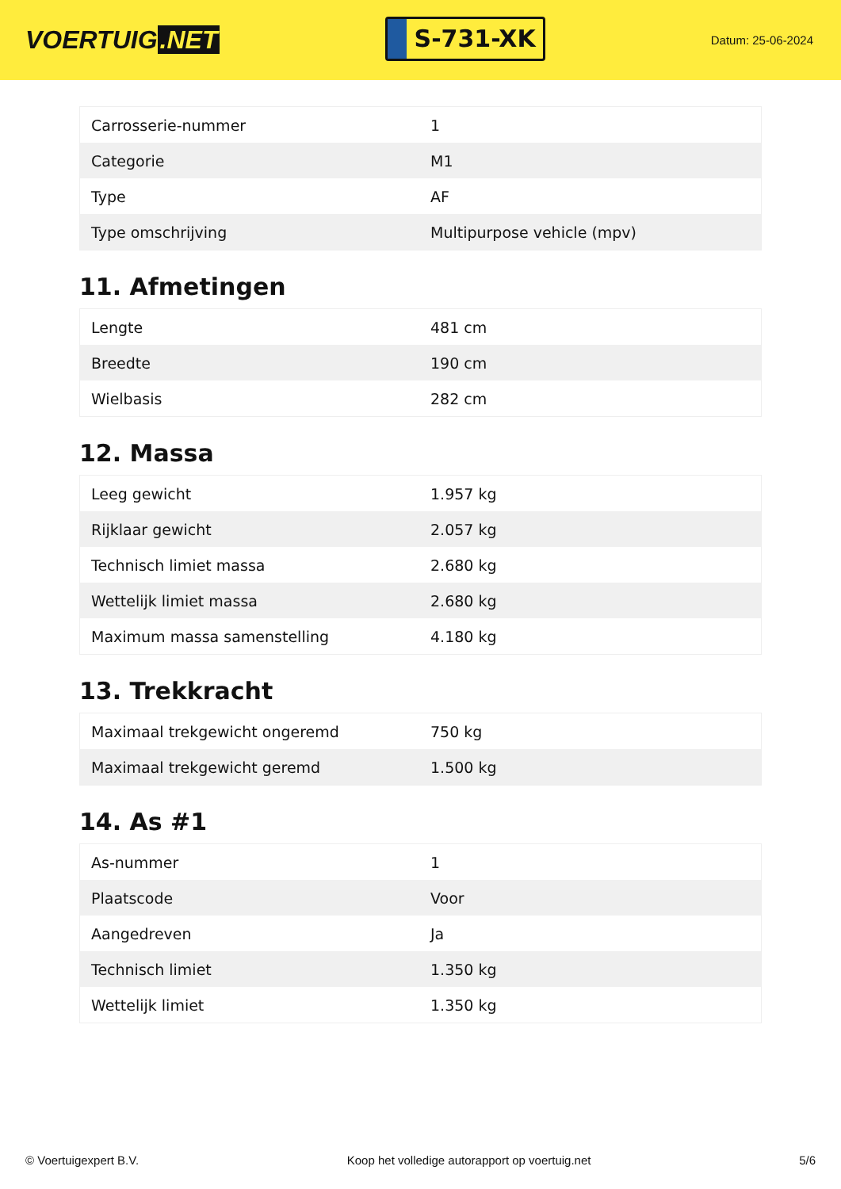VOERTUIG.NET
S-731-XK
Datum: 25-06-2024
| Carrosserie-nummer | 1 |
| Categorie | M1 |
| Type | AF |
| Type omschrijving | Multipurpose vehicle (mpv) |
11. Afmetingen
| Lengte | 481 cm |
| Breedte | 190 cm |
| Wielbasis | 282 cm |
12. Massa
| Leeg gewicht | 1.957 kg |
| Rijklaar gewicht | 2.057 kg |
| Technisch limiet massa | 2.680 kg |
| Wettelijk limiet massa | 2.680 kg |
| Maximum massa samenstelling | 4.180 kg |
13. Trekkracht
| Maximaal trekgewicht ongeremd | 750 kg |
| Maximaal trekgewicht geremd | 1.500 kg |
14. As #1
| As-nummer | 1 |
| Plaatscode | Voor |
| Aangedreven | Ja |
| Technisch limiet | 1.350 kg |
| Wettelijk limiet | 1.350 kg |
© Voertuigexpert B.V. Koop het volledige autorapport op voertuig.net 5/6